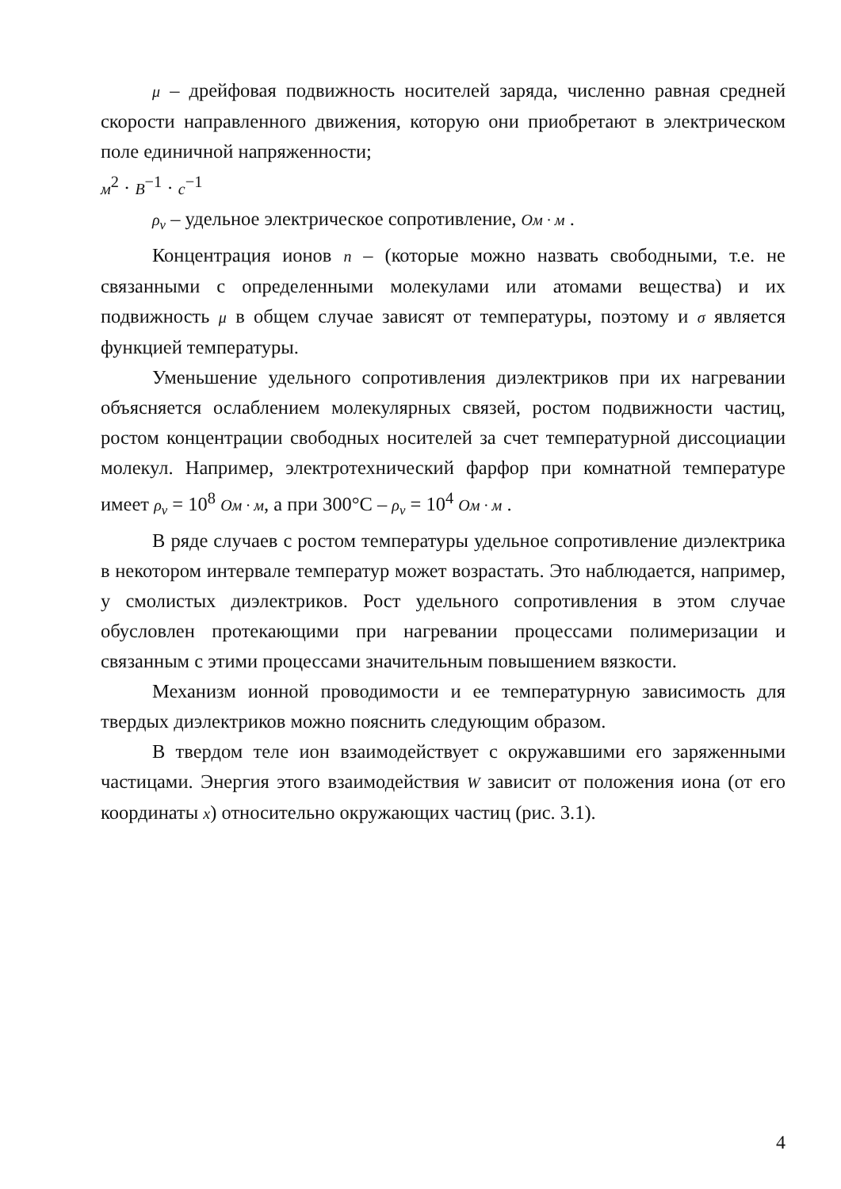μ – дрейфовая подвижность носителей заряда, численно равная средней скорости направленного движения, которую они приобретают в электрическом поле единичной напряженности;
м<sup>2</sup> · В<sup>−1</sup> · с<sup>−1</sup>
ρ<sub>v</sub> – удельное электрическое сопротивление, Ом · м .
Концентрация ионов n – (которые можно назвать свободными, т.е. не связанными с определенными молекулами или атомами вещества) и их подвижность μ в общем случае зависят от температуры, поэтому и σ является функцией температуры.
Уменьшение удельного сопротивления диэлектриков при их нагревании объясняется ослаблением молекулярных связей, ростом подвижности частиц, ростом концентрации свободных носителей за счет температурной диссоциации молекул. Например, электротехнический фарфор при комнатной температуре имеет ρ<sub>v</sub> = 10<sup>8</sup> Ом · м, а при 300°С – ρ<sub>v</sub> = 10<sup>4</sup> Ом · м .
В ряде случаев с ростом температуры удельное сопротивление диэлектрика в некотором интервале температур может возрастать. Это наблюдается, например, у смолистых диэлектриков. Рост удельного сопротивления в этом случае обусловлен протекающими при нагревании процессами полимеризации и связанным с этими процессами значительным повышением вязкости.
Механизм ионной проводимости и ее температурную зависимость для твердых диэлектриков можно пояснить следующим образом.
В твердом теле ион взаимодействует с окружавшими его заряженными частицами. Энергия этого взаимодействия W зависит от положения иона (от его координаты x) относительно окружающих частиц (рис. 3.1).
4